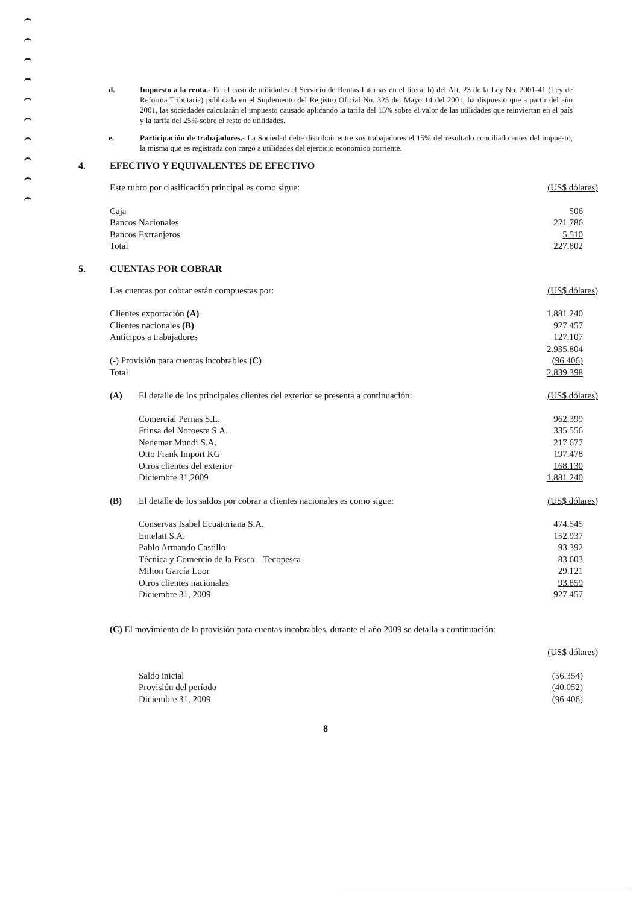d. Impuesto a la renta.- En el caso de utilidades el Servicio de Rentas Internas en el literal b) del Art. 23 de la Ley No. 2001-41 (Ley de Reforma Tributaria) publicada en el Suplemento del Registro Oficial No. 325 del Mayo 14 del 2001, ha dispuesto que a partir del año 2001, las sociedades calcularán el impuesto causado aplicando la tarifa del 15% sobre el valor de las utilidades que reinviertan en el país y la tarifa del 25% sobre el resto de utilidades.
e. Participación de trabajadores.- La Sociedad debe distribuir entre sus trabajadores el 15% del resultado conciliado antes del impuesto, la misma que es registrada con cargo a utilidades del ejercicio económico corriente.
4. EFECTIVO Y EQUIVALENTES DE EFECTIVO
| Este rubro por clasificación principal es como sigue: | (US$ dólares) |
| Caja | 506 |
| Bancos Nacionales | 221.786 |
| Bancos Extranjeros | 5.510 |
| Total | 227.802 |
5. CUENTAS POR COBRAR
| Las cuentas por cobrar están compuestas por: | | (US$ dólares) |
| Clientes exportación (A) | | 1.881.240 |
| Clientes nacionales (B) | | 927.457 |
| Anticipos a trabajadores | | 127.107 |
| | | 2.935.804 |
| (-) Provisión para cuentas incobrables (C) | | (96.406) |
| Total | | 2.839.398 |
| (A) | El detalle de los principales clientes del exterior se presenta a continuación: | (US$ dólares) |
| | Comercial Pernas S.L. | 962.399 |
| | Frinsa del Noroeste S.A. | 335.556 |
| | Nedemar Mundi S.A. | 217.677 |
| | Otto Frank Import KG | 197.478 |
| | Otros clientes del exterior | 168.130 |
| | Diciembre 31,2009 | 1.881.240 |
| (B) | El detalle de los saldos por cobrar a clientes nacionales es como sigue: | (US$ dólares) |
| | Conservas Isabel Ecuatoriana S.A. | 474.545 |
| | Entelatt S.A. | 152.937 |
| | Pablo Armando Castillo | 93.392 |
| | Técnica y Comercio de la Pesca – Tecopesca | 83.603 |
| | Milton García Loor | 29.121 |
| | Otros clientes nacionales | 93.859 |
| | Diciembre 31, 2009 | 927.457 |
| (C) El movimiento de la provisión para cuentas incobrables, durante el año 2009 se detalla a continuación: | | |
| | | (US$ dólares) |
| | Saldo inicial | (56.354) |
| | Provisión del período | (40.052) |
| | Diciembre 31, 2009 | (96.406) |
8